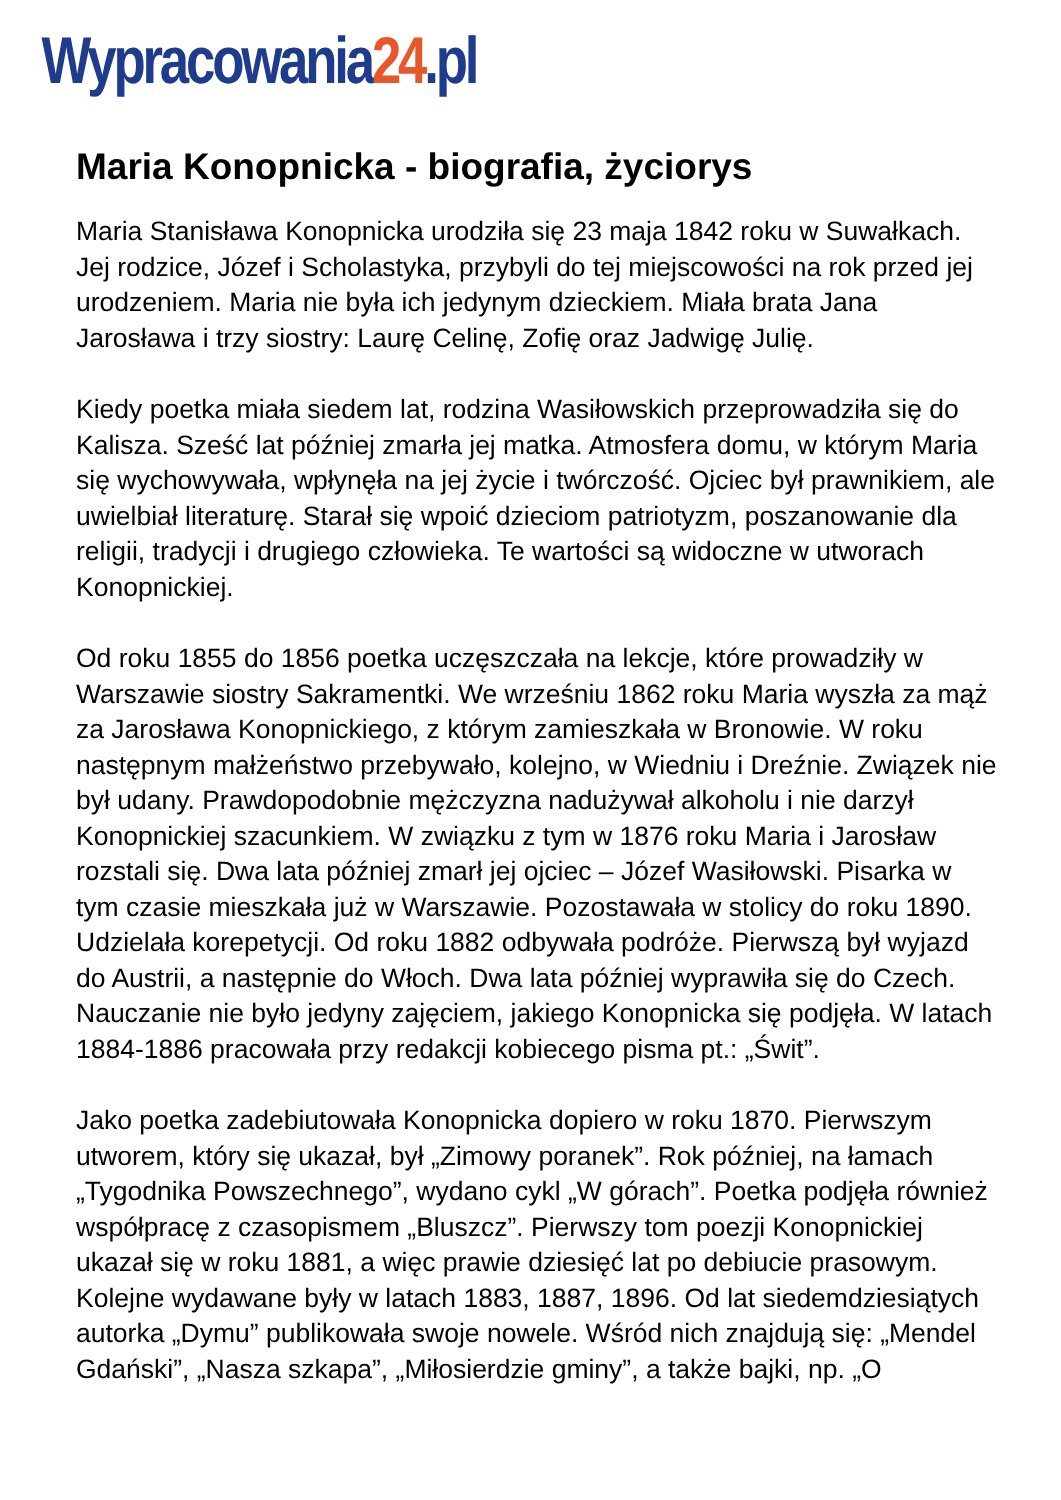Wypracowania24.pl
Maria Konopnicka - biografia, życiorys
Maria Stanisława Konopnicka urodziła się 23 maja 1842 roku w Suwałkach. Jej rodzice, Józef i Scholastyka, przybyli do tej miejscowości na rok przed jej urodzeniem. Maria nie była ich jedynym dzieckiem. Miała brata Jana Jarosława i trzy siostry: Laurę Celinę, Zofię oraz Jadwigę Julię.
Kiedy poetka miała siedem lat, rodzina Wasiłowskich przeprowadziła się do Kalisza. Sześć lat później zmarła jej matka. Atmosfera domu, w którym Maria się wychowywała, wpłynęła na jej życie i twórczość. Ojciec był prawnikiem, ale uwielbiał literaturę. Starał się wpoić dzieciom patriotyzm, poszanowanie dla religii, tradycji i drugiego człowieka. Te wartości są widoczne w utworach Konopnickiej.
Od roku 1855 do 1856 poetka uczęszczała na lekcje, które prowadziły w Warszawie siostry Sakramentki. We wrześniu 1862 roku Maria wyszła za mąż za Jarosława Konopnickiego, z którym zamieszkała w Bronowie. W roku następnym małżeństwo przebywało, kolejno, w Wiedniu i Dreźnie. Związek nie był udany. Prawdopodobnie mężczyzna nadużywał alkoholu i nie darzył Konopnickiej szacunkiem. W związku z tym w 1876 roku Maria i Jarosław rozstali się. Dwa lata później zmarł jej ojciec – Józef Wasiłowski. Pisarka w tym czasie mieszkała już w Warszawie. Pozostawała w stolicy do roku 1890. Udzielała korepetycji. Od roku 1882 odbywała podróże. Pierwszą był wyjazd do Austrii, a następnie do Włoch. Dwa lata później wyprawiła się do Czech. Nauczanie nie było jedyny zajęciem, jakiego Konopnicka się podjęła. W latach 1884-1886 pracowała przy redakcji kobiecego pisma pt.: „Świt”.
Jako poetka zadebiutowała Konopnicka dopiero w roku 1870. Pierwszym utworem, który się ukazał, był „Zimowy poranek”. Rok później, na łamach „Tygodnika Powszechnego”, wydano cykl „W górach”. Poetka podjęła również współpracę z czasopismem „Bluszcz”. Pierwszy tom poezji Konopnickiej ukazał się w roku 1881, a więc prawie dziesięć lat po debiucie prasowym. Kolejne wydawane były w latach 1883, 1887, 1896. Od lat siedemdziesiątych autorka „Dymu” publikowała swoje nowele. Wśród nich znajdują się: „Mendel Gdański”, „Nasza szkapa”, „Miłosierdzie gminy”, a także bajki, np. „O